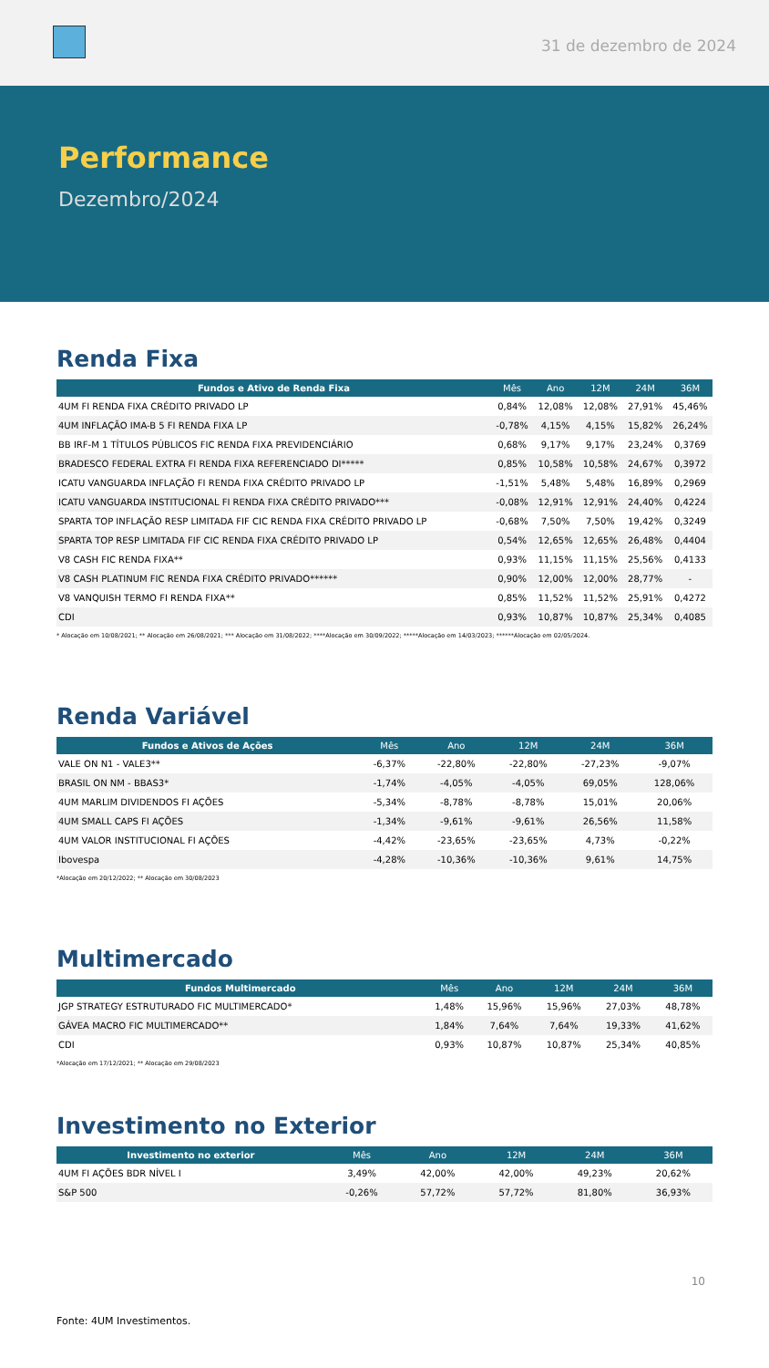31 de dezembro de 2024
Performance
Dezembro/2024
Renda Fixa
| Fundos e Ativo de Renda Fixa | Mês | Ano | 12M | 24M | 36M |
| --- | --- | --- | --- | --- | --- |
| 4UM FI RENDA FIXA CRÉDITO PRIVADO LP | 0,84% | 12,08% | 12,08% | 27,91% | 45,46% |
| 4UM INFLAÇÃO IMA-B 5 FI RENDA FIXA LP | -0,78% | 4,15% | 4,15% | 15,82% | 26,24% |
| BB IRF-M 1 TÍTULOS PÚBLICOS FIC RENDA FIXA PREVIDENCIÁRIO | 0,68% | 9,17% | 9,17% | 23,24% | 0,3769 |
| BRADESCO FEDERAL EXTRA FI RENDA FIXA REFERENCIADO DI***** | 0,85% | 10,58% | 10,58% | 24,67% | 0,3972 |
| ICATU VANGUARDA INFLAÇÃO FI RENDA FIXA CRÉDITO PRIVADO LP | -1,51% | 5,48% | 5,48% | 16,89% | 0,2969 |
| ICATU VANGUARDA INSTITUCIONAL FI RENDA FIXA CRÉDITO PRIVADO*** | -0,08% | 12,91% | 12,91% | 24,40% | 0,4224 |
| SPARTA TOP INFLAÇÃO RESP LIMITADA FIF CIC RENDA FIXA CRÉDITO PRIVADO LP | -0,68% | 7,50% | 7,50% | 19,42% | 0,3249 |
| SPARTA TOP RESP LIMITADA FIF CIC RENDA FIXA CRÉDITO PRIVADO LP | 0,54% | 12,65% | 12,65% | 26,48% | 0,4404 |
| V8 CASH FIC RENDA FIXA** | 0,93% | 11,15% | 11,15% | 25,56% | 0,4133 |
| V8 CASH PLATINUM FIC RENDA FIXA CRÉDITO PRIVADO****** | 0,90% | 12,00% | 12,00% | 28,77% | - |
| V8 VANQUISH TERMO FI RENDA FIXA** | 0,85% | 11,52% | 11,52% | 25,91% | 0,4272 |
| CDI | 0,93% | 10,87% | 10,87% | 25,34% | 0,4085 |
* Alocação em 10/08/2021; ** Alocação em 26/08/2021; *** Alocação em 31/08/2022; ****Alocação em 30/09/2022; *****Alocação em 14/03/2023; ******Alocação em 02/05/2024.
Renda Variável
| Fundos e Ativos de Ações | Mês | Ano | 12M | 24M | 36M |
| --- | --- | --- | --- | --- | --- |
| VALE ON N1 - VALE3** | -6,37% | -22,80% | -22,80% | -27,23% | -9,07% |
| BRASIL ON NM - BBAS3* | -1,74% | -4,05% | -4,05% | 69,05% | 128,06% |
| 4UM MARLIM DIVIDENDOS FI AÇÕES | -5,34% | -8,78% | -8,78% | 15,01% | 20,06% |
| 4UM SMALL CAPS FI AÇÕES | -1,34% | -9,61% | -9,61% | 26,56% | 11,58% |
| 4UM VALOR INSTITUCIONAL FI AÇÕES | -4,42% | -23,65% | -23,65% | 4,73% | -0,22% |
| Ibovespa | -4,28% | -10,36% | -10,36% | 9,61% | 14,75% |
*Alocação em 20/12/2022; ** Alocação em 30/08/2023
Multimercado
| Fundos Multimercado | Mês | Ano | 12M | 24M | 36M |
| --- | --- | --- | --- | --- | --- |
| JGP STRATEGY ESTRUTURADO FIC MULTIMERCADO* | 1,48% | 15,96% | 15,96% | 27,03% | 48,78% |
| GÁVEA MACRO FIC MULTIMERCADO** | 1,84% | 7,64% | 7,64% | 19,33% | 41,62% |
| CDI | 0,93% | 10,87% | 10,87% | 25,34% | 40,85% |
*Alocação em 17/12/2021; ** Alocação em 29/08/2023
Investimento no Exterior
| Investimento no exterior | Mês | Ano | 12M | 24M | 36M |
| --- | --- | --- | --- | --- | --- |
| 4UM FI AÇÕES BDR NÍVEL I | 3,49% | 42,00% | 42,00% | 49,23% | 20,62% |
| S&P 500 | -0,26% | 57,72% | 57,72% | 81,80% | 36,93% |
10
Fonte: 4UM Investimentos.